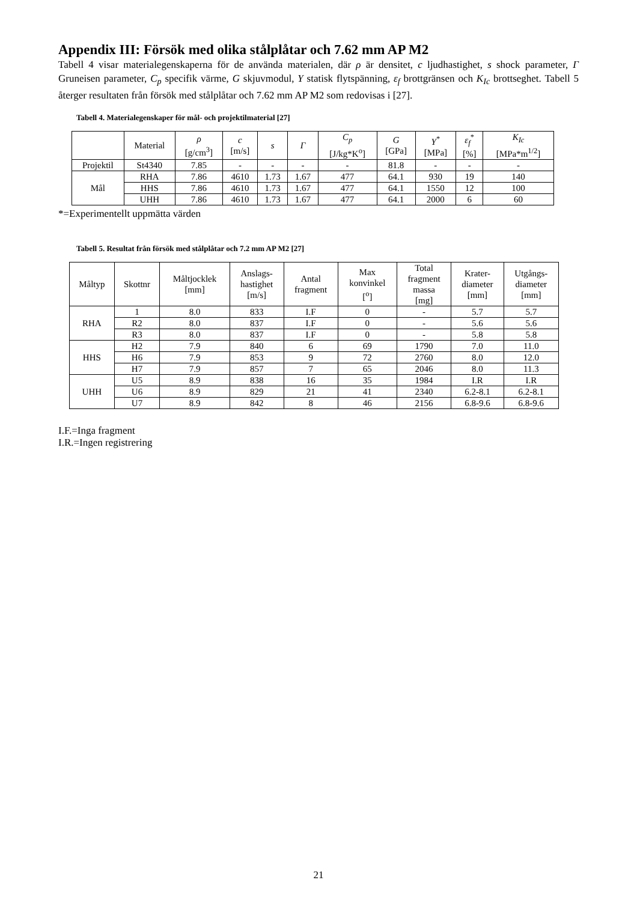Appendix III: Försök med olika stålplåtar och 7.62 mm AP M2
Tabell 4 visar materialegenskaperna för de använda materialen, där ρ är densitet, c ljudhastighet, s shock parameter, Γ Gruneisen parameter, C<sub>p</sub> specifik värme, G skjuvmodul, Y statisk flytspänning, ε<sub>f</sub> brottgränsen och K<sub>Ic</sub> brottseghet. Tabell 5 återger resultaten från försök med stålplåtar och 7.62 mm AP M2 som redovisas i [27].
Tabell 4. Materialegenskaper för mål- och projektilmaterial [27]
| | Material | ρ [g/cm<sup>3</sup>] | c [m/s] | s | Γ | C<sub>p</sub> [J/kg*K<sup>o</sup>] | G [GPa] | Y<sup>*</sup> [MPa] | ε<sub>f</sub><sup>*</sup> [%] | K<sub>Ic</sub> [MPa*m<sup>1/2</sup>] |
| --- | --- | --- | --- | --- | --- | --- | --- | --- | --- | --- |
| Projektil | St4340 | 7.85 | - | - | - | - | 81.8 | - | - | - |
| Mål | RHA | 7.86 | 4610 | 1.73 | 1.67 | 477 | 64.1 | 930 | 19 | 140 |
| | HHS | 7.86 | 4610 | 1.73 | 1.67 | 477 | 64.1 | 1550 | 12 | 100 |
| | UHH | 7.86 | 4610 | 1.73 | 1.67 | 477 | 64.1 | 2000 | 6 | 60 |
*=Experimentellt uppmätta värden
Tabell 5. Resultat från försök med stålplåtar och 7.2 mm AP M2 [27]
| Måltyp | Skottnr | Måltjocklek [mm] | Anslags- hastighet [m/s] | Antal fragment | Max konvinkel [<sup>o</sup>] | Total fragment massa [mg] | Krater- diameter [mm] | Utgångs- diameter [mm] |
| --- | --- | --- | --- | --- | --- | --- | --- | --- |
| RHA | 1 | 8.0 | 833 | I.F | 0 | - | 5.7 | 5.7 |
| | R2 | 8.0 | 837 | I.F | 0 | - | 5.6 | 5.6 |
| | R3 | 8.0 | 837 | I.F | 0 | - | 5.8 | 5.8 |
| HHS | H2 | 7.9 | 840 | 6 | 69 | 1790 | 7.0 | 11.0 |
| | H6 | 7.9 | 853 | 9 | 72 | 2760 | 8.0 | 12.0 |
| | H7 | 7.9 | 857 | 7 | 65 | 2046 | 8.0 | 11.3 |
| UHH | U5 | 8.9 | 838 | 16 | 35 | 1984 | I.R | I.R |
| | U6 | 8.9 | 829 | 21 | 41 | 2340 | 6.2-8.1 | 6.2-8.1 |
| | U7 | 8.9 | 842 | 8 | 46 | 2156 | 6.8-9.6 | 6.8-9.6 |
I.F.=Inga fragment
I.R.=Ingen registrering
21